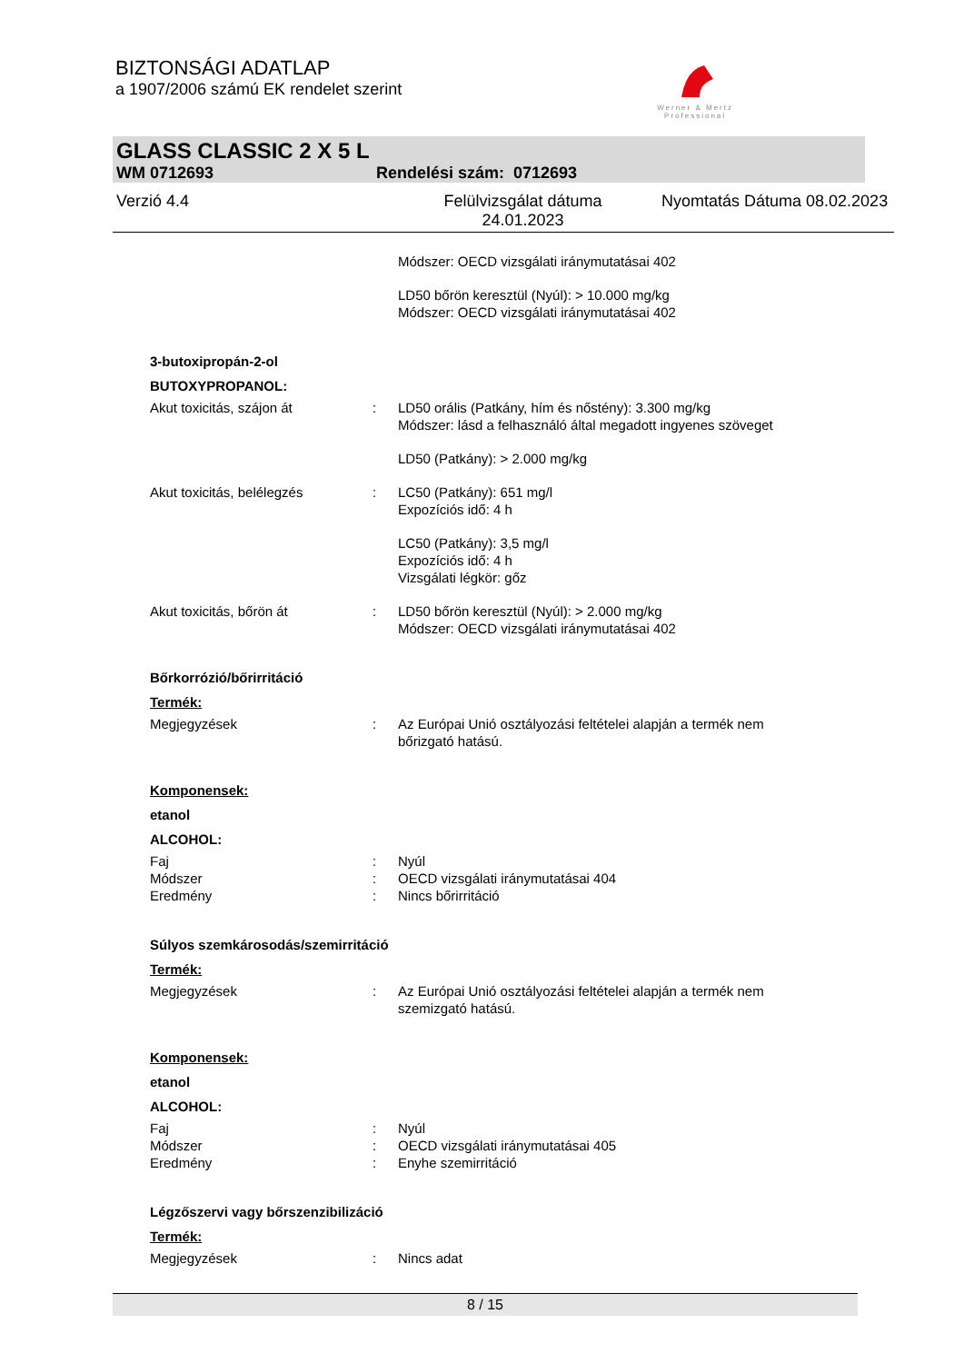BIZTONSÁGI ADATLAP
a 1907/2006 számú EK rendelet szerint
Werner & Mertz
Professional
GLASS CLASSIC 2 X 5 L
WM 0712693 Rendelési szám: 0712693
Verzió 4.4 Felülvizsgálat dátuma 24.01.2023 Nyomtatás Dátuma 08.02.2023
Módszer: OECD vizsgálati iránymutatásai 402
LD50 bőrön keresztül (Nyúl): > 10.000 mg/kg
Módszer: OECD vizsgálati iránymutatásai 402
3-butoxipropán-2-ol
BUTOXYPROPANOL:
Akut toxicitás, szájon át : LD50 orális (Patkány, hím és nőstény): 3.300 mg/kg
Módszer: lásd a felhasználó által megadott ingyenes szöveget
LD50 (Patkány): > 2.000 mg/kg
Akut toxicitás, belélegzés : LC50 (Patkány): 651 mg/l
Expozíciós idő: 4 h
LC50 (Patkány): 3,5 mg/l
Expozíciós idő: 4 h
Vizsgálati légkör: gőz
Akut toxicitás, bőrön át : LD50 bőrön keresztül (Nyúl): > 2.000 mg/kg
Módszer: OECD vizsgálati iránymutatásai 402
Bőrkorrózió/bőrirritáció
Termék:
Megjegyzések : Az Európai Unió osztályozási feltételei alapján a termék nem bőrizgató hatású.
Komponensek:
etanol
ALCOHOL:
Faj
Módszer
Eredmény
:
:
:
Nyúl
OECD vizsgálati iránymutatásai 404
Nincs bőrirritáció
Súlyos szemkárosodás/szemirritáció
Termék:
Megjegyzések : Az Európai Unió osztályozási feltételei alapján a termék nem szemizgató hatású.
Komponensek:
etanol
ALCOHOL:
Faj
Módszer
Eredmény
:
:
:
Nyúl
OECD vizsgálati iránymutatásai 405
Enyhe szemirritáció
Légzőszervi vagy bőrszenzibilizáció
Termék:
Megjegyzések : Nincs adat
8 / 15